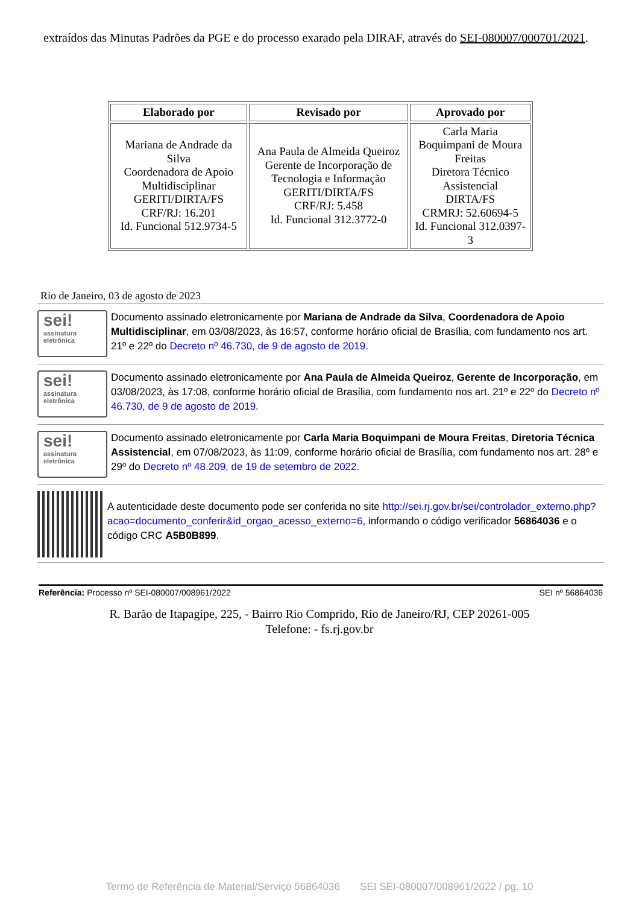extraídos das Minutas Padrões da PGE e do processo exarado pela DIRAF, através do SEI-080007/000701/2021.
| Elaborado por | Revisado por | Aprovado por |
| --- | --- | --- |
| Mariana de Andrade da Silva Coordenadora de Apoio Multidisciplinar GERITI/DIRTA/FS CRF/RJ: 16.201 Id. Funcional 512.9734-5 | Ana Paula de Almeida Queiroz Gerente de Incorporação de Tecnologia e Informação GERITI/DIRTA/FS CRF/RJ: 5.458 Id. Funcional 312.3772-0 | Carla Maria Boquimpani de Moura Freitas Diretora Técnico Assistencial DIRTA/FS CRMRJ: 52.60694-5 Id. Funcional 312.0397-3 |
Rio de Janeiro, 03 de agosto de 2023
sei!
assinatura eletrônica
Documento assinado eletronicamente por Mariana de Andrade da Silva, Coordenadora de Apoio Multidisciplinar, em 03/08/2023, às 16:57, conforme horário oficial de Brasília, com fundamento nos art. 21º e 22º do Decreto nº 46.730, de 9 de agosto de 2019.
sei!
assinatura eletrônica
Documento assinado eletronicamente por Ana Paula de Almeida Queiroz, Gerente de Incorporação, em 03/08/2023, às 17:08, conforme horário oficial de Brasília, com fundamento nos art. 21º e 22º do Decreto nº 46.730, de 9 de agosto de 2019.
sei!
assinatura eletrônica
Documento assinado eletronicamente por Carla Maria Boquimpani de Moura Freitas, Diretoria Técnica Assistencial, em 07/08/2023, às 11:09, conforme horário oficial de Brasília, com fundamento nos art. 28º e 29º do Decreto nº 48.209, de 19 de setembro de 2022.
A autenticidade deste documento pode ser conferida no site http://sei.rj.gov.br/sei/controlador_externo.php?acao=documento_conferir&id_orgao_acesso_externo=6, informando o código verificador 56864036 e o código CRC A5B0B899.
Referência: Processo nº SEI-080007/008961/2022 SEI nº 56864036
R. Barão de Itapagipe, 225, - Bairro Rio Comprido, Rio de Janeiro/RJ, CEP 20261-005
Telefone: - fs.rj.gov.br
Termo de Referência de Material/Serviço 56864036 SEI SEI-080007/008961/2022 / pg. 10